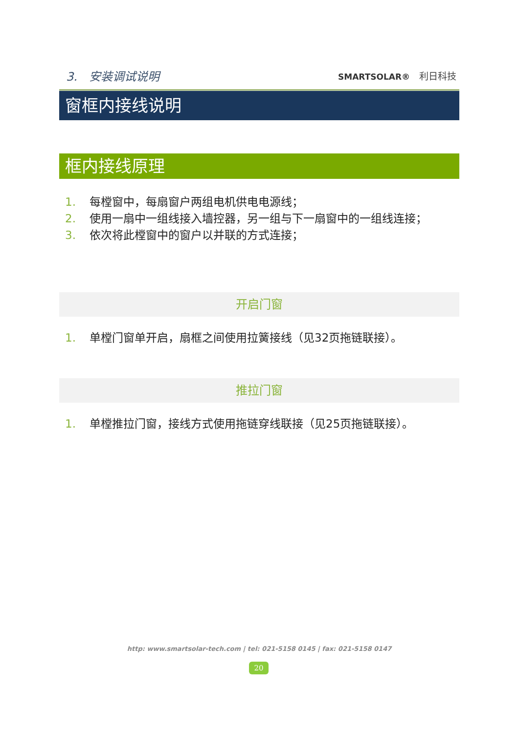3.　安装调试说明 SMARTSOLAR®　利日科技
窗框内接线说明
框内接线原理
1. 每樘窗中，每扇窗户两组电机供电电源线；
2. 使用一扇中一组线接入墙控器，另一组与下一扇窗中的一组线连接；
3. 依次将此樘窗中的窗户以并联的方式连接；
开启门窗
1. 单樘门窗单开启，扇框之间使用拉簧接线（见32页拖链联接）。
推拉门窗
1. 单樘推拉门窗，接线方式使用拖链穿线联接（见25页拖链联接）。
http: www.smartsolar-tech.com | tel: 021-5158 0145 | fax: 021-5158 0147
20